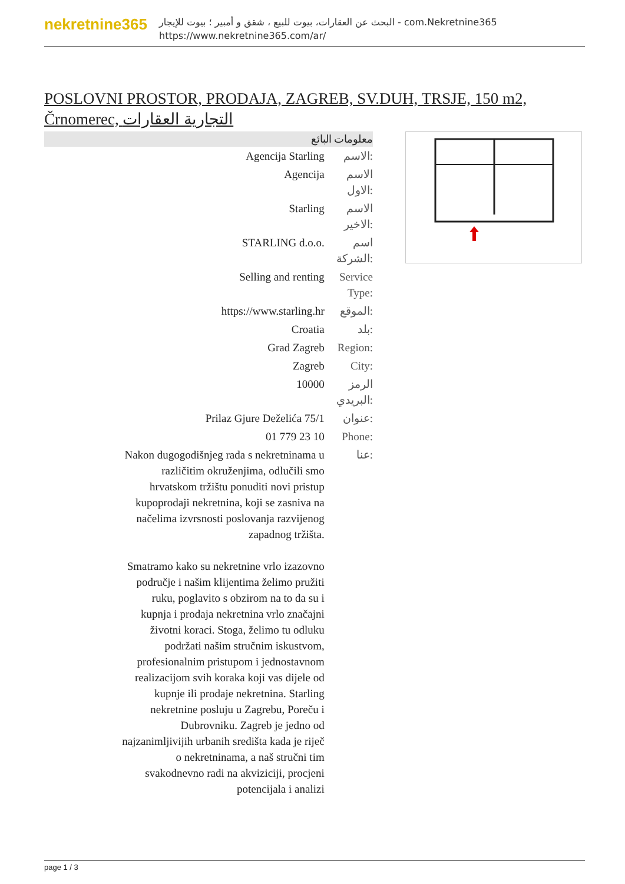nekretnine365
البحث عن العقارات، بيوت للبيع ، شقق و أمبير ؛ بيوت للإيجار - com.Nekretnine365
https://www.nekretnine365.com/ar/
POSLOVNI PROSTOR, PRODAJA, ZAGREB, SV.DUH, TRSJE, 150 m2, Črnomerec, التجارية العقارات
معلومات البائع
| Agencija Starling | الاسم: |
| Agencija | الاسم الاول: |
| Starling | الاسم الاخير: |
| STARLING d.o.o. | اسم الشركة: |
| Selling and renting | Service Type: |
| https://www.starling.hr | الموقع: |
| Croatia | بلد: |
| Grad Zagreb | Region: |
| Zagreb | City: |
| 10000 | الرمز البريدي: |
| Prilaz Gjure Deželića 75/1 | عنوان: |
| 01 779 23 10 | Phone: |
| Nakon dugogodišnjeg rada s nekretninama u različitim okruženjima, odlučili smo hrvatskom tržištu ponuditi novi pristup kupoprodaji nekretnina, koji se zasniva na načelima izvrsnosti poslovanja razvijenog zapadnog tržišta. Smatramo kako su nekretnine vrlo izazovno područje i našim klijentima želimo pružiti ruku, poglavito s obzirom na to da su i kupnja i prodaja nekretnina vrlo značajni životni koraci. Stoga, želimo tu odluku podržati našim stručnim iskustvom, profesionalnim pristupom i jednostavnom realizacijom svih koraka koji vas dijele od kupnje ili prodaje nekretnina. Starling nekretnine posluju u Zagrebu, Poreču i Dubrovniku. Zagreb je jedno od najzanimljivijih urbanih središta kada je riječ o nekretninama, a naš stručni tim svakodnevno radi na akviziciji, procjeni potencijala i analizi | عنا: |
page 1 / 3